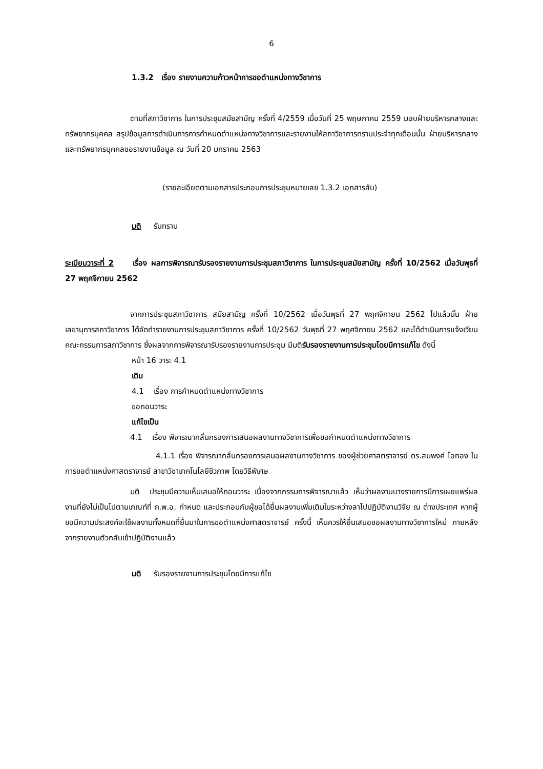6
1.3.2 เรื่อง รายงานความก้าวหน้าการขอตำแหน่งทางวิชาการ
ตามที่สภาวิชาการ ในการประชุมสมัยสามัญ ครั้งที่ 4/2559 เมื่อวันที่ 25 พฤษภาคม 2559 มอบฝ่ายบริหารกลางและทรัพยากรบุคคล สรุปข้อมูลการดำเนินการการกำหนดตำแหน่งทางวิชาการและรายงานให้สภาวิชาการทราบประจำทุกเดือนนั้น ฝ่ายบริหารกลางและทรัพยากรบุคคลขอรายงานข้อมูล ณ วันที่ 20 มกราคม 2563
(รายละเอียดตามเอกสารประกอบการประชุมหมายเลข 1.3.2 เอกสารลับ)
มติ รับทราบ
ระเบียบวาระที่ 2 เรื่อง ผลการพิจารณารับรองรายงานการประชุมสภาวิชาการ ในการประชุมสมัยสามัญ ครั้งที่ 10/2562 เมื่อวันพุธที่ 27 พฤศจิกายน 2562
จากการประชุมสภาวิชาการ สมัยสามัญ ครั้งที่ 10/2562 เมื่อวันพุธที่ 27 พฤศจิกายน 2562 ไปแล้วนั้น ฝ่ายเลขานุการสภาวิชาการ ได้จัดทำรายงานการประชุมสภาวิชาการ ครั้งที่ 10/2562 วันพุธที่ 27 พฤศจิกายน 2562 และได้ดำเนินการแจ้งเวียนคณะกรรมการสภาวิชาการ ซึ่งผลจากการพิจารณารับรองรายงานการประชุม มีมติรับรองรายงานการประชุมโดยมีการแก้ไข ดังนี้
หน้า 16 วาระ 4.1
เดิม
4.1 เรื่อง การกำหนดตำแหน่งทางวิชาการ
ขอถอนวาระ
แก้ไขเป็น
4.1 เรื่อง พิจารณากลั่นกรองการเสนอผลงานทางวิชาการเพื่อขอกำหนดตำแหน่งทางวิชาการ
4.1.1 เรื่อง พิจารณากลั่นกรองการเสนอผลงานทางวิชาการ ของผู้ช่วยศาสตราจารย์ ดร.สมพงศ์ โอทอง ในการขอตำแหน่งศาสตราจารย์ สาขาวิชาเทคโนโลยีชีวภาพ โดยวิธีพิเศษ
มติ ประชุมมีความเห็นเสนอให้ถอนวาระ เนื่องจากกรรมการพิจารณาแล้ว เห็นว่าผลงานบางรายการมีการเผยแพร่ผลงานที่ยังไม่เป็นไปตามเกณฑ์ที่ ก.พ.อ. กำหนด และประกอบกับผู้ขอได้ยื่นผลงานเพิ่มเติมในระหว่างลาไปปฏิบัติงานวิจัย ณ ต่างประเทศ หากผู้ขอมีความประสงค์จะใช้ผลงานทั้งหมดที่ยื่นมาในการขอตำแหน่งศาสตราจารย์ ครั้งนี้ เห็นควรให้ยื่นเสนอขอผลงานทางวิชาการใหม่ ภายหลังจากรายงานตัวกลับเข้าปฏิบัติงานแล้ว
มติ รับรองรายงานการประชุมโดยมีการแก้ไข